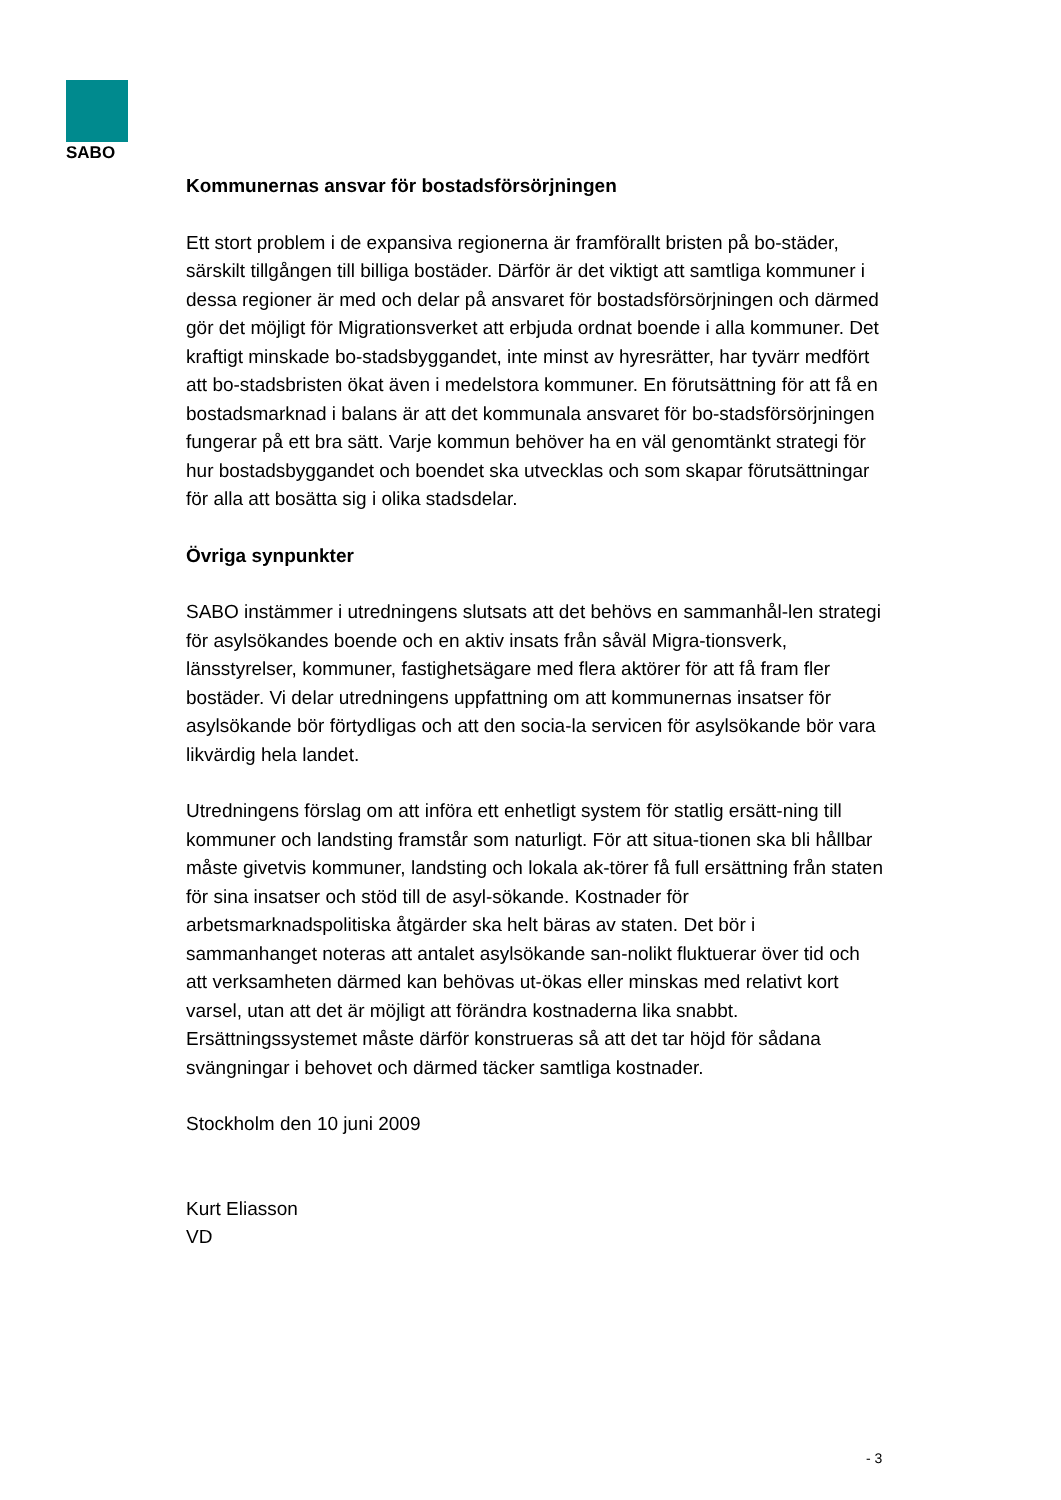SABO
Kommunernas ansvar för bostadsförsörjningen
Ett stort problem i de expansiva regionerna är framförallt bristen på bo-städer, särskilt tillgången till billiga bostäder. Därför är det viktigt att samtliga kommuner i dessa regioner är med och delar på ansvaret för bostadsförsörjningen och därmed gör det möjligt för Migrationsverket att erbjuda ordnat boende i alla kommuner. Det kraftigt minskade bo-stadsbyggandet, inte minst av hyresrätter, har tyvärr medfört att bo-stadsbristen ökat även i medelstora kommuner. En förutsättning för att få en bostadsmarknad i balans är att det kommunala ansvaret för bo-stadsförsörjningen fungerar på ett bra sätt. Varje kommun behöver ha en väl genomtänkt strategi för hur bostadsbyggandet och boendet ska utvecklas och som skapar förutsättningar för alla att bosätta sig i olika stadsdelar.
Övriga synpunkter
SABO instämmer i utredningens slutsats att det behövs en sammanhål-len strategi för asylsökandes boende och en aktiv insats från såväl Migra-tionsverk, länsstyrelser, kommuner, fastighetsägare med flera aktörer för att få fram fler bostäder. Vi delar utredningens uppfattning om att kommunernas insatser för asylsökande bör förtydligas och att den socia-la servicen för asylsökande bör vara likvärdig hela landet.
Utredningens förslag om att införa ett enhetligt system för statlig ersätt-ning till kommuner och landsting framstår som naturligt. För att situa-tionen ska bli hållbar måste givetvis kommuner, landsting och lokala ak-törer få full ersättning från staten för sina insatser och stöd till de asyl-sökande. Kostnader för arbetsmarknadspolitiska åtgärder ska helt bäras av staten. Det bör i sammanhanget noteras att antalet asylsökande san-nolikt fluktuerar över tid och att verksamheten därmed kan behövas ut-ökas eller minskas med relativt kort varsel, utan att det är möjligt att förändra kostnaderna lika snabbt. Ersättningssystemet måste därför konstrueras så att det tar höjd för sådana svängningar i behovet och därmed täcker samtliga kostnader.
Stockholm den 10 juni 2009
Kurt Eliasson
VD
- 3